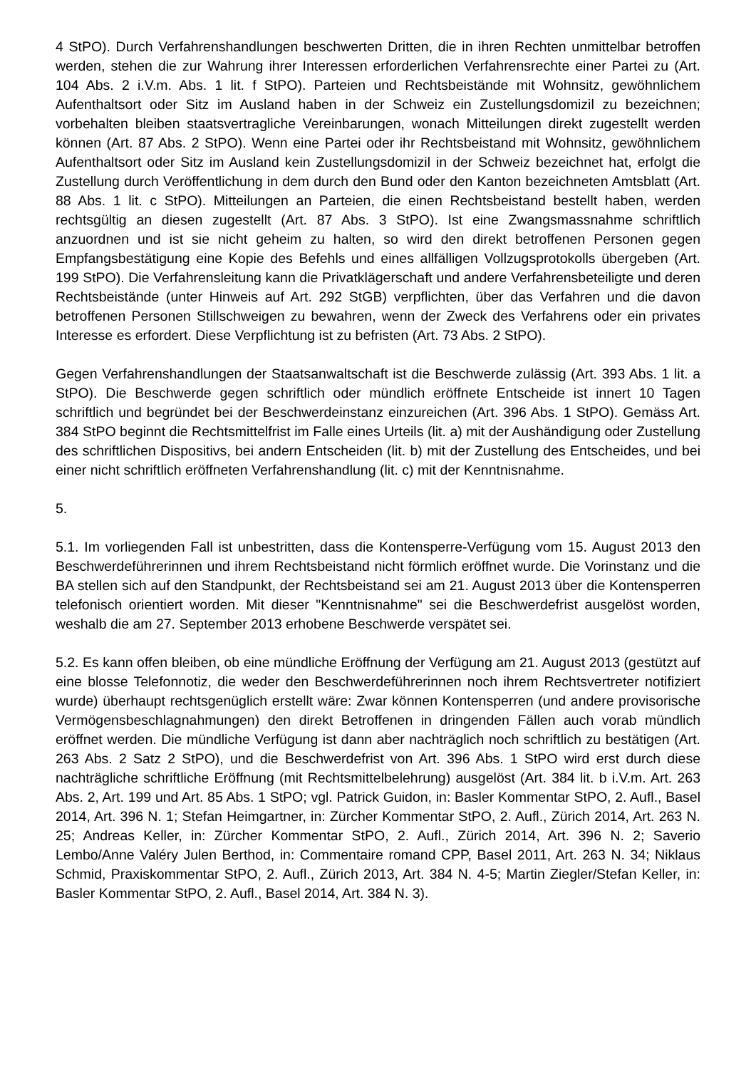4 StPO). Durch Verfahrenshandlungen beschwerten Dritten, die in ihren Rechten unmittelbar betroffen werden, stehen die zur Wahrung ihrer Interessen erforderlichen Verfahrensrechte einer Partei zu (Art. 104 Abs. 2 i.V.m. Abs. 1 lit. f StPO). Parteien und Rechtsbeistände mit Wohnsitz, gewöhnlichem Aufenthaltsort oder Sitz im Ausland haben in der Schweiz ein Zustellungsdomizil zu bezeichnen; vorbehalten bleiben staatsvertragliche Vereinbarungen, wonach Mitteilungen direkt zugestellt werden können (Art. 87 Abs. 2 StPO). Wenn eine Partei oder ihr Rechtsbeistand mit Wohnsitz, gewöhnlichem Aufenthaltsort oder Sitz im Ausland kein Zustellungsdomizil in der Schweiz bezeichnet hat, erfolgt die Zustellung durch Veröffentlichung in dem durch den Bund oder den Kanton bezeichneten Amtsblatt (Art. 88 Abs. 1 lit. c StPO). Mitteilungen an Parteien, die einen Rechtsbeistand bestellt haben, werden rechtsgültig an diesen zugestellt (Art. 87 Abs. 3 StPO). Ist eine Zwangsmassnahme schriftlich anzuordnen und ist sie nicht geheim zu halten, so wird den direkt betroffenen Personen gegen Empfangsbestätigung eine Kopie des Befehls und eines allfälligen Vollzugsprotokolls übergeben (Art. 199 StPO). Die Verfahrensleitung kann die Privatklägerschaft und andere Verfahrensbeteiligte und deren Rechtsbeistände (unter Hinweis auf Art. 292 StGB) verpflichten, über das Verfahren und die davon betroffenen Personen Stillschweigen zu bewahren, wenn der Zweck des Verfahrens oder ein privates Interesse es erfordert. Diese Verpflichtung ist zu befristen (Art. 73 Abs. 2 StPO).
Gegen Verfahrenshandlungen der Staatsanwaltschaft ist die Beschwerde zulässig (Art. 393 Abs. 1 lit. a StPO). Die Beschwerde gegen schriftlich oder mündlich eröffnete Entscheide ist innert 10 Tagen schriftlich und begründet bei der Beschwerdeinstanz einzureichen (Art. 396 Abs. 1 StPO). Gemäss Art. 384 StPO beginnt die Rechtsmittelfrist im Falle eines Urteils (lit. a) mit der Aushändigung oder Zustellung des schriftlichen Dispositivs, bei andern Entscheiden (lit. b) mit der Zustellung des Entscheides, und bei einer nicht schriftlich eröffneten Verfahrenshandlung (lit. c) mit der Kenntnisnahme.
5.
5.1. Im vorliegenden Fall ist unbestritten, dass die Kontensperre-Verfügung vom 15. August 2013 den Beschwerdeführerinnen und ihrem Rechtsbeistand nicht förmlich eröffnet wurde. Die Vorinstanz und die BA stellen sich auf den Standpunkt, der Rechtsbeistand sei am 21. August 2013 über die Kontensperren telefonisch orientiert worden. Mit dieser "Kenntnisnahme" sei die Beschwerdefrist ausgelöst worden, weshalb die am 27. September 2013 erhobene Beschwerde verspätet sei.
5.2. Es kann offen bleiben, ob eine mündliche Eröffnung der Verfügung am 21. August 2013 (gestützt auf eine blosse Telefonnotiz, die weder den Beschwerdeführerinnen noch ihrem Rechtsvertreter notifiziert wurde) überhaupt rechtsgenüglich erstellt wäre: Zwar können Kontensperren (und andere provisorische Vermögensbeschlagnahmungen) den direkt Betroffenen in dringenden Fällen auch vorab mündlich eröffnet werden. Die mündliche Verfügung ist dann aber nachträglich noch schriftlich zu bestätigen (Art. 263 Abs. 2 Satz 2 StPO), und die Beschwerdefrist von Art. 396 Abs. 1 StPO wird erst durch diese nachträgliche schriftliche Eröffnung (mit Rechtsmittelbelehrung) ausgelöst (Art. 384 lit. b i.V.m. Art. 263 Abs. 2, Art. 199 und Art. 85 Abs. 1 StPO; vgl. Patrick Guidon, in: Basler Kommentar StPO, 2. Aufl., Basel 2014, Art. 396 N. 1; Stefan Heimgartner, in: Zürcher Kommentar StPO, 2. Aufl., Zürich 2014, Art. 263 N. 25; Andreas Keller, in: Zürcher Kommentar StPO, 2. Aufl., Zürich 2014, Art. 396 N. 2; Saverio Lembo/Anne Valéry Julen Berthod, in: Commentaire romand CPP, Basel 2011, Art. 263 N. 34; Niklaus Schmid, Praxiskommentar StPO, 2. Aufl., Zürich 2013, Art. 384 N. 4-5; Martin Ziegler/Stefan Keller, in: Basler Kommentar StPO, 2. Aufl., Basel 2014, Art. 384 N. 3).